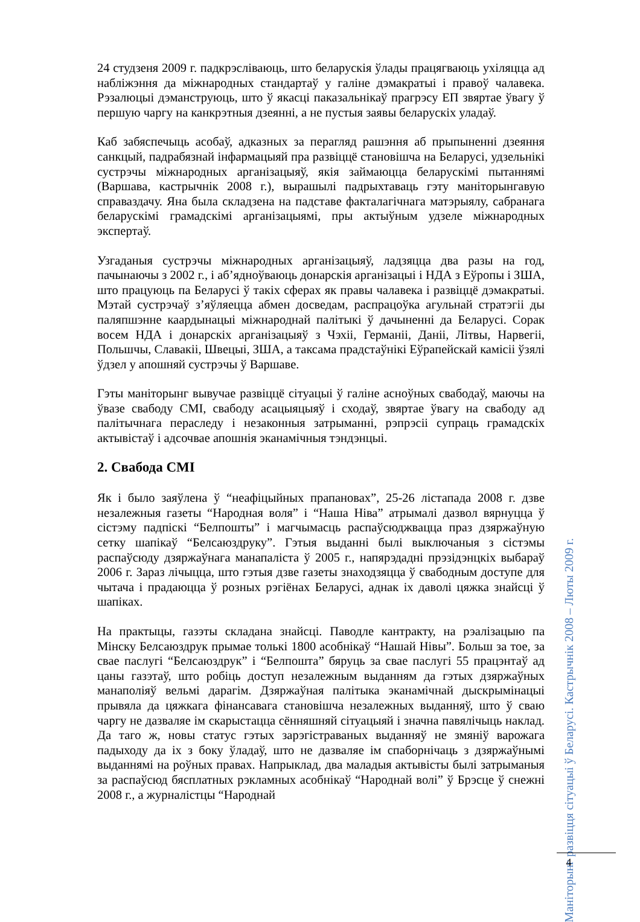24 студзеня 2009 г. падкрэсліваюць, што беларускія ўлады працягваюць ухіляцца ад набліжэння да міжнародных стандартаў у галіне дэмакратыі і правоў чалавека. Рэзалюцыі дэманструюць, што ў якасці паказальнікаў прагрэсу ЕП звяртае ўвагу ў першую чаргу на канкрэтныя дзеянні, а не пустыя заявы беларускіх уладаў.
Каб забяспечыць асобаў, адказных за перагляд рашэння аб прыпыненні дзеяння санкцый, падрабязнай інфармацыяй пра развіццё становішча на Беларусі, удзельнікі сустрэчы міжнародных арганізацыяў, якія займаюцца беларускімі пытаннямі (Варшава, кастрычнік 2008 г.), вырашылі падрыхтаваць гэту маніторынгавую справаздачу. Яна была складзена на падставе фактала­гічнага матэрыялу, сабранага беларускімі грамадскімі арганізацыямі, пры актыўным удзеле міжнародных экспертаў.
Узгаданыя сустрэчы міжнародных арганізацыяў, ладзяцца два разы на год, пачынаючы з 2002 г., і аб’ядноўваюць донарскія арганізацыі і НДА з Еўропы і ЗША, што працуюць па Беларусі ў такіх сферах як правы чалавека і развіццё дэмакратыі. Мэтай сустрэчаў з’яўляецца абмен досведам, распрацоўка агульнай стратэгіі ды паляпшэнне каардынацыі міжнароднай палітыкі ў дачыненні да Беларусі. Сорак восем НДА і донарскіх арганізацыяў з Чэхіі, Германіі, Даніі, Літвы, Нарвегіі, Польшчы, Славакіі, Швецыі, ЗША, а таксама прадстаўнікі Еўрапейскай камісіі ўзялі ўдзел у апошняй сустрэчы ў Варшаве.
Гэты маніторынг вывучае развіццё сітуацыі ў галіне асноўных свабодаў, маючы на ўвазе свабоду СМІ, свабоду асацыяцыяў і сходаў, звяртае ўвагу на свабоду ад палітычнага пераследу і незаконныя затрыманні, рэпрэсіі супраць грамадскіх актывістаў і адсочвае апошнія эканамічныя тэндэнцыі.
2. Свабода СМІ
Як і было заяўлена ў “неафіцыйных прапановах”, 25-26 лістапада 2008 г. дзве незалежныя газеты “Народная воля” і “Наша Ніва” атрымалі дазвол вярнуцца ў сістэму падпіскі “Белпошты” і магчымасць распаўсюджвацца праз дзяржаўную сетку шапікаў “Белсаюздруку”. Гэтыя выданні былі выключаныя з сістэмы распаўсюду дзяржаўнага манапаліста ў 2005 г., напярэдадні прэзідэнцкіх выбараў 2006 г. Зараз лічыцца, што гэтыя дзве газеты знаходзяцца ў свабодным доступе для чытача і прадаюцца ў розных рэгіёнах Беларусі, аднак іх даволі цяжка знайсці ў шапіках.
На практыцы, газэты складана знайсці. Паводле кантракту, на рэалізацыю па Мінску Белсаюздрук прымае толькі 1800 асобнікаў “Нашай Нівы”. Больш за тое, за свае паслугі “Белсаюздрук” і “Белпошта” бяруць за свае паслугі 55 працэнтаў ад цаны газэтаў, што робіць доступ незалежным выданням да гэтых дзяржаўных манаполіяў вельмі дарагім. Дзяржаўная палітыка эканамічнай дыскрымінацыі прывяла да цяжкага фінансавага становішча незалежных выданняў, што ў сваю чаргу не дазваляе ім скарыстацца сённяшняй сітуацыяй і значна павялічыць наклад. Да таго ж, новы статус гэтых зарэгістраваных выданняў не змяніў варожага падыходу да іх з боку ўладаў, што не дазваляе ім спаборнічаць з дзяржаўнымі выданнямі на роўных правах. Напрыклад, два маладыя актывісты былі затрыманыя за распаўсюд бясплатных рэкламных асобнікаў “Народнай волі” ў Брэсце ў снежні 2008 г., а журналістцы “Народнай
Маніторынг развіцця сітуацыі ў Беларусі. Кастрычнік 2008 – Люты 2009 г.
4